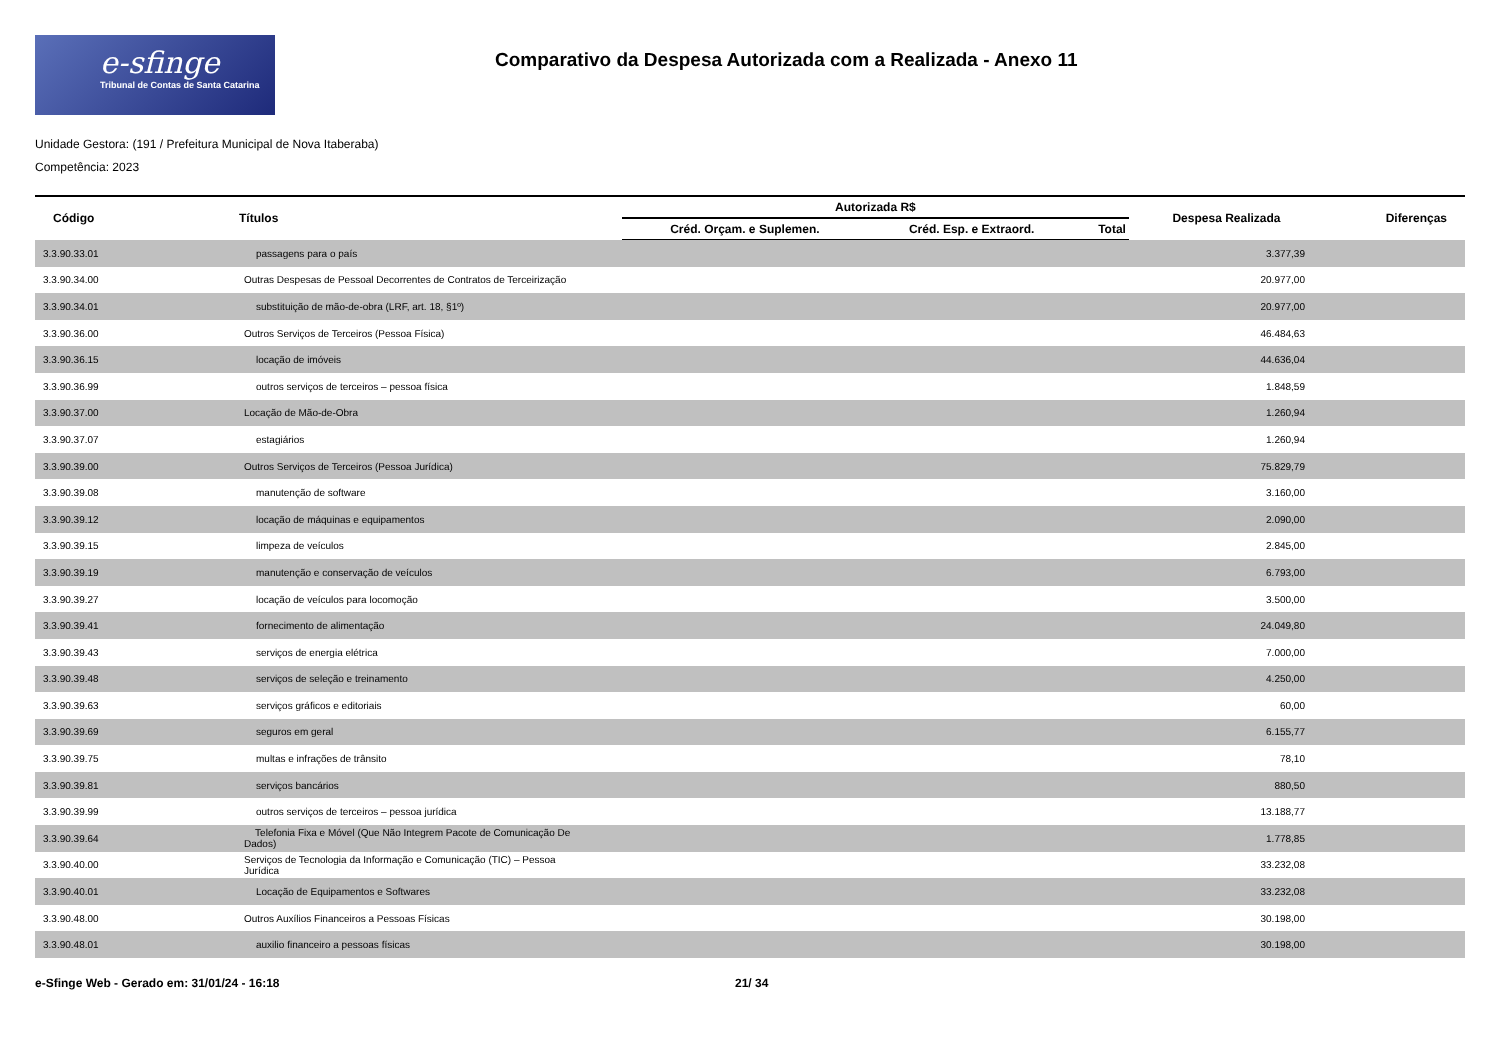e-sfinge
Tribunal de Contas de Santa Catarina
Comparativo da Despesa Autorizada com a Realizada - Anexo 11
Unidade Gestora: (191 / Prefeitura Municipal de Nova Itaberaba)
Competência: 2023
| Código | Títulos | Autorizada R$ | | | Despesa Realizada | Diferenças |
| --- | --- | --- | --- | --- | --- | --- |
| | | Créd. Orçam. e Suplemen. | Créd. Esp. e Extraord. | Total | | |
| 3.3.90.33.01 | passagens para o país | | | | 3.377,39 | |
| 3.3.90.34.00 | Outras Despesas de Pessoal Decorrentes de Contratos de Terceirização | | | | 20.977,00 | |
| 3.3.90.34.01 | substituição de mão-de-obra (LRF, art. 18, §1º) | | | | 20.977,00 | |
| 3.3.90.36.00 | Outros Serviços de Terceiros (Pessoa Física) | | | | 46.484,63 | |
| 3.3.90.36.15 | locação de imóveis | | | | 44.636,04 | |
| 3.3.90.36.99 | outros serviços de terceiros – pessoa física | | | | 1.848,59 | |
| 3.3.90.37.00 | Locação de Mão-de-Obra | | | | 1.260,94 | |
| 3.3.90.37.07 | estagiários | | | | 1.260,94 | |
| 3.3.90.39.00 | Outros Serviços de Terceiros (Pessoa Jurídica) | | | | 75.829,79 | |
| 3.3.90.39.08 | manutenção de software | | | | 3.160,00 | |
| 3.3.90.39.12 | locação de máquinas e equipamentos | | | | 2.090,00 | |
| 3.3.90.39.15 | limpeza de veículos | | | | 2.845,00 | |
| 3.3.90.39.19 | manutenção e conservação de veículos | | | | 6.793,00 | |
| 3.3.90.39.27 | locação de veículos para locomoção | | | | 3.500,00 | |
| 3.3.90.39.41 | fornecimento de alimentação | | | | 24.049,80 | |
| 3.3.90.39.43 | serviços de energia elétrica | | | | 7.000,00 | |
| 3.3.90.39.48 | serviços de seleção e treinamento | | | | 4.250,00 | |
| 3.3.90.39.63 | serviços gráficos e editoriais | | | | 60,00 | |
| 3.3.90.39.69 | seguros em geral | | | | 6.155,77 | |
| 3.3.90.39.75 | multas e infrações de trânsito | | | | 78,10 | |
| 3.3.90.39.81 | serviços bancários | | | | 880,50 | |
| 3.3.90.39.99 | outros serviços de terceiros – pessoa jurídica | | | | 13.188,77 | |
| 3.3.90.39.64 | Telefonia Fixa e Móvel (Que Não Integrem Pacote de Comunicação De Dados) | | | | 1.778,85 | |
| 3.3.90.40.00 | Serviços de Tecnologia da Informação e Comunicação (TIC) – Pessoa Jurídica | | | | 33.232,08 | |
| 3.3.90.40.01 | Locação de Equipamentos e Softwares | | | | 33.232,08 | |
| 3.3.90.48.00 | Outros Auxílios Financeiros a Pessoas Físicas | | | | 30.198,00 | |
| 3.3.90.48.01 | auxilio financeiro a pessoas físicas | | | | 30.198,00 | |
e-Sfinge Web - Gerado em: 31/01/24 - 16:18 21/ 34